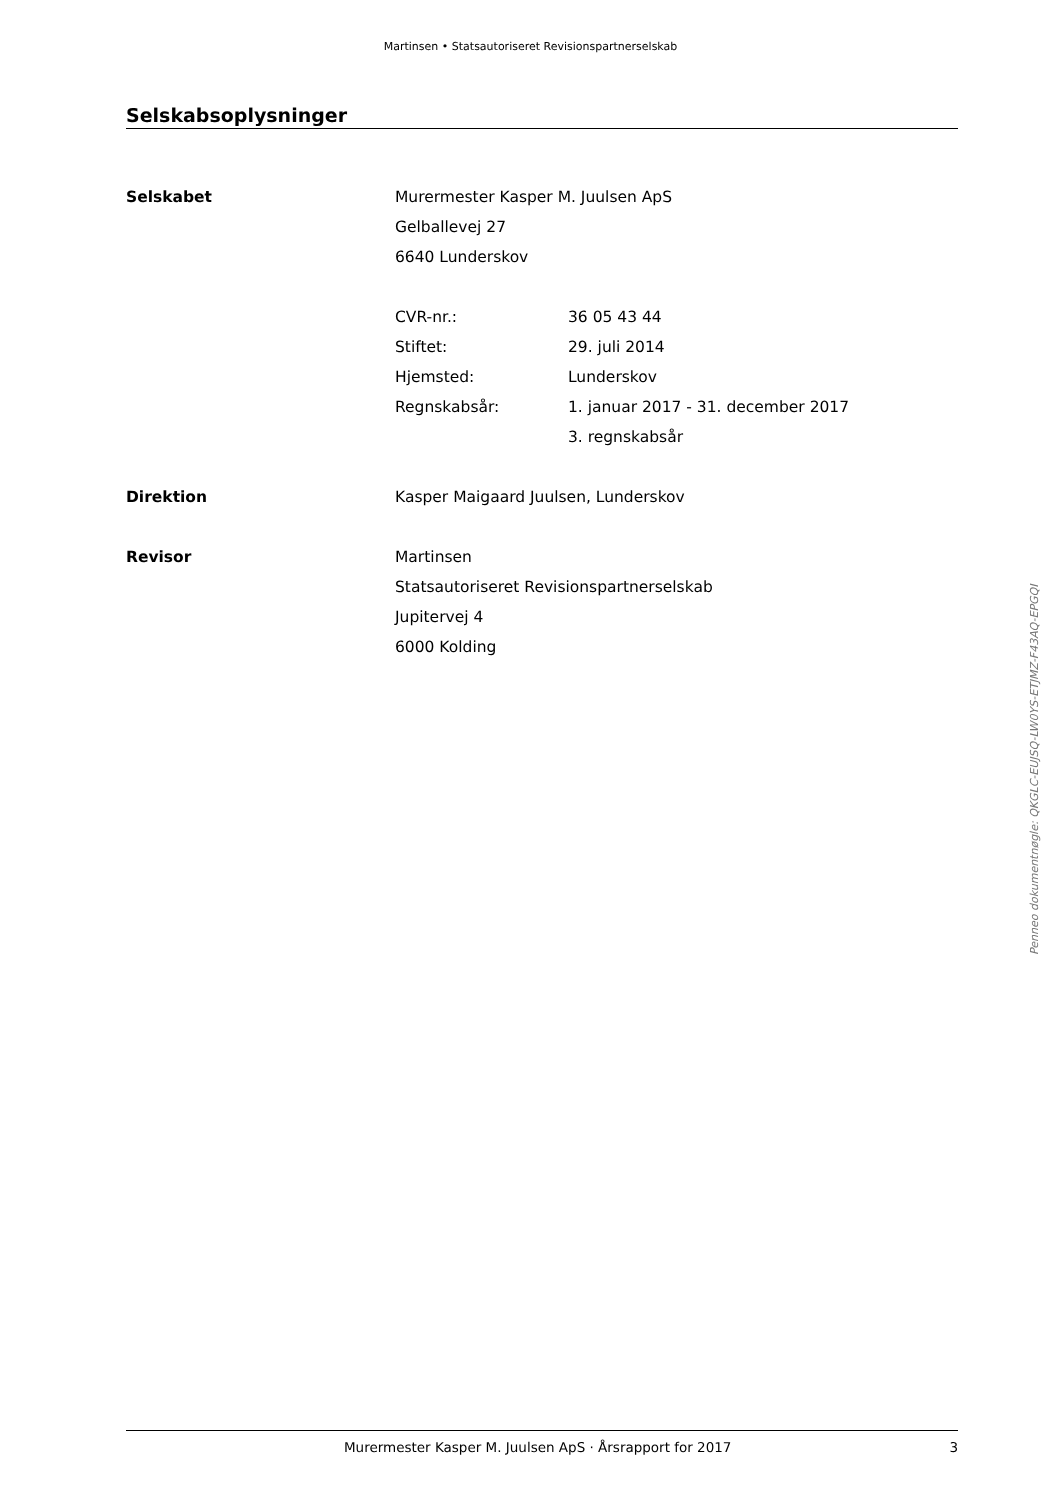Martinsen • Statsautoriseret Revisionspartnerselskab
Selskabsoplysninger
Selskabet Murermester Kasper M. Juulsen ApS
Gelballevej 27
6640 Lunderskov
CVR-nr.: 36 05 43 44
Stiftet: 29. juli 2014
Hjemsted: Lunderskov
Regnskabsår: 1. januar 2017 - 31. december 2017
3. regnskabsår
Direktion Kasper Maigaard Juulsen, Lunderskov
Revisor Martinsen
Statsautoriseret Revisionspartnerselskab
Jupitervej 4
6000 Kolding
Penneo dokumentnøgle: QKGLC-EUJSQ-LW0YS-ETJMZ-F43AQ-EPGQI
Murermester Kasper M. Juulsen ApS · Årsrapport for 2017 3